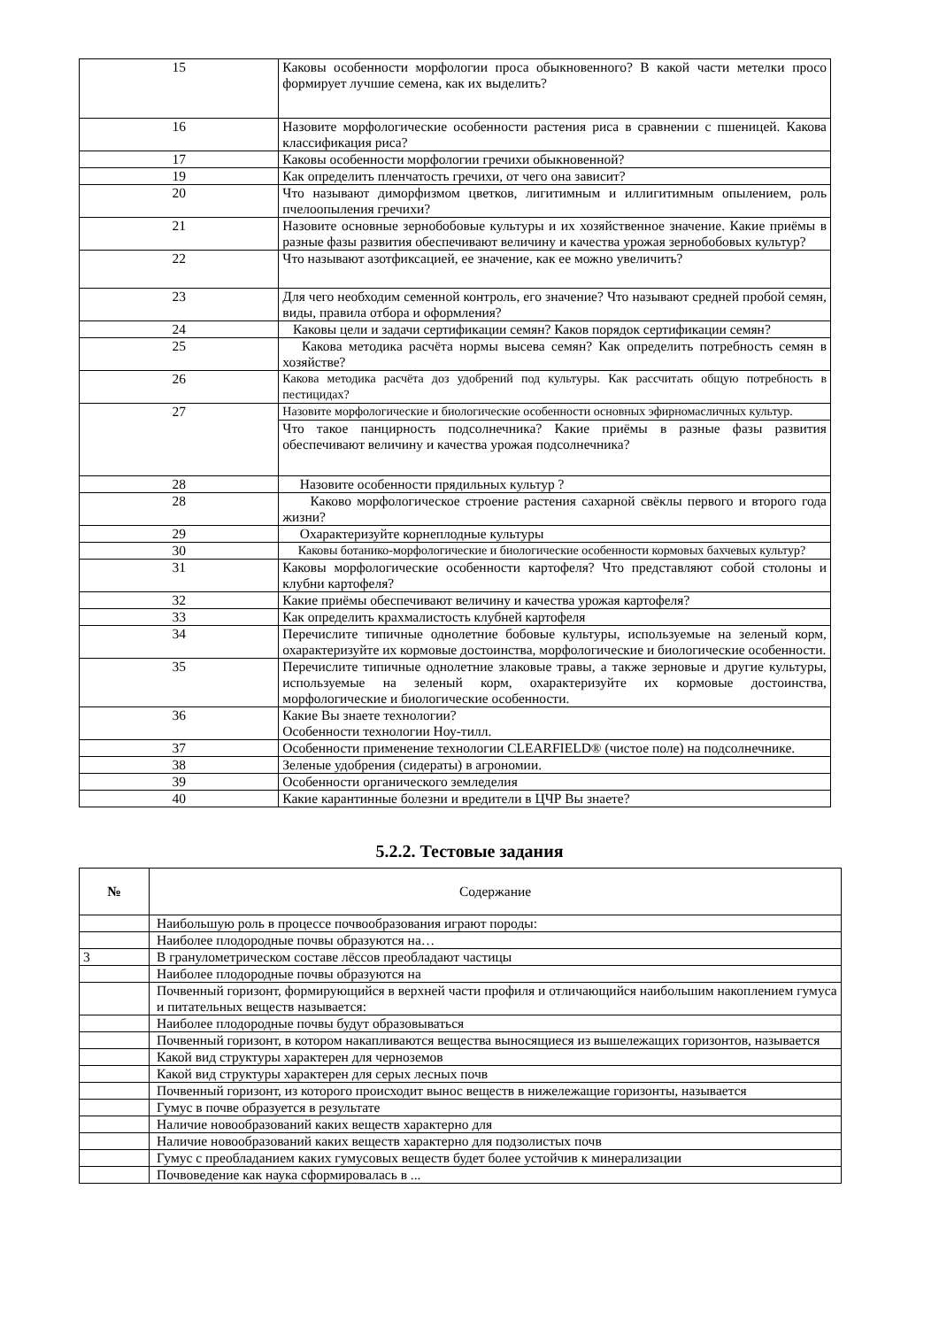| 15 | Каковы особенности морфологии проса обыкновенного? В какой части метелки просо формирует лучшие семена, как их выделить? |
| 16 | Назовите морфологические особенности растения риса в сравнении с пшеницей. Какова классификация риса? |
| 17 | Каковы особенности морфологии гречихи обыкновенной? |
| 19 | Как определить пленчатость гречихи, от чего она зависит? |
| 20 | Что называют диморфизмом цветков, лигитимным и иллигитимным опылением, роль пчелоопыления гречихи? |
| 21 | Назовите основные зернобобовые культуры и их хозяйственное значение. Какие приёмы в разные фазы развития обеспечивают величину и качества урожая зернобобовых культур? |
| 22 | Что называют азотфиксацией, ее значение, как ее можно увеличить? |
| 23 | Для чего необходим семенной контроль, его значение? Что называют средней пробой семян, виды, правила отбора и оформления? |
| 24 | Каковы цели и задачи сертификации семян? Каков порядок сертификации семян? |
| 25 | Какова методика расчёта нормы высева семян? Как определить потребность семян в хозяйстве? |
| 26 | Какова методика расчёта доз удобрений под культуры. Как рассчитать общую потребность в пестицидах? |
| 27 | Назовите морфологические и биологические особенности основных эфирномасличных культур. |
| | Что такое панцирность подсолнечника? Какие приёмы в разные фазы развития обеспечивают величину и качества урожая подсолнечника? |
| 28 | Назовите особенности прядильных культур ? |
| 28 | Каково морфологическое строение растения сахарной свёклы первого и второго года жизни? |
| 29 | Охарактеризуйте корнеплодные культуры |
| 30 | Каковы ботанико-морфологические и биологические особенности кормовых бахчевых культур? |
| 31 | Каковы морфологические особенности картофеля? Что представляют собой столоны и клубни картофеля? |
| 32 | Какие приёмы обеспечивают величину и качества урожая картофеля? |
| 33 | Как определить крахмалистость клубней картофеля |
| 34 | Перечислите типичные однолетние бобовые культуры, используемые на зеленый корм, охарактеризуйте их кормовые достоинства, морфологические и биологические особенности. |
| 35 | Перечислите типичные однолетние злаковые травы, а также зерновые и другие культуры, используемые на зеленый корм, охарактеризуйте их кормовые достоинства, морфологические и биологические особенности. |
| 36 | Какие Вы знаете технологии? Особенности технологии Ноу-тилл. |
| 37 | Особенности применение технологии CLEARFIELD® (чистое поле) на подсолнечнике. |
| 38 | Зеленые удобрения (сидераты) в агрономии. |
| 39 | Особенности органического земледелия |
| 40 | Какие карантинные болезни и вредители в ЦЧР Вы знаете? |
5.2.2. Тестовые задания
| № | Содержание |
| --- | --- |
| | Наибольшую роль в процессе почвообразования играют породы: |
| | Наиболее плодородные почвы образуются на… |
| 3 | В гранулометрическом составе лёссов преобладают частицы |
| | Наиболее плодородные почвы образуются на |
| | Почвенный горизонт, формирующийся в верхней части профиля и отличающийся наибольшим накоплением гумуса и питательных веществ называется: |
| | Наиболее плодородные почвы будут образовываться |
| | Почвенный горизонт, в котором накапливаются вещества выносящиеся из вышележащих горизонтов, называется |
| | Какой вид структуры характерен для черноземов |
| | Какой вид структуры характерен для серых лесных почв |
| | Почвенный горизонт, из которого происходит вынос веществ в нижележащие горизонты, называется |
| | Гумус в почве образуется в результате |
| | Наличие новообразований каких веществ характерно для |
| | Наличие новообразований каких веществ характерно для подзолистых почв |
| | Гумус с преобладанием каких гумусовых веществ будет более устойчив к минерализации |
| | Почвоведение как наука сформировалась в ... |